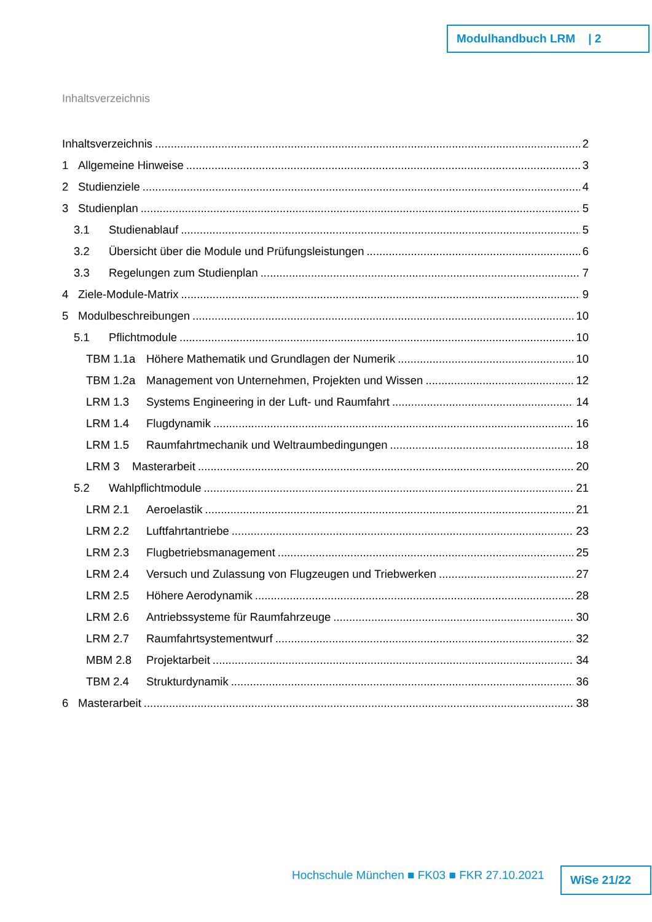Modulhandbuch LRM | 2
Inhaltsverzeichnis
Inhaltsverzeichnis 2
1 Allgemeine Hinweise 3
2 Studienziele 4
3 Studienplan 5
3.1 Studienablauf 5
3.2 Übersicht über die Module und Prüfungsleistungen 6
3.3 Regelungen zum Studienplan 7
4 Ziele-Module-Matrix 9
5 Modulbeschreibungen 10
5.1 Pflichtmodule 10
TBM 1.1a Höhere Mathematik und Grundlagen der Numerik 10
TBM 1.2a Management von Unternehmen, Projekten und Wissen 12
LRM 1.3 Systems Engineering in der Luft- und Raumfahrt 14
LRM 1.4 Flugdynamik 16
LRM 1.5 Raumfahrtmechanik und Weltraumbedingungen 18
LRM 3 Masterarbeit 20
5.2 Wahlpflichtmodule 21
LRM 2.1 Aeroelastik 21
LRM 2.2 Luftfahrtantriebe 23
LRM 2.3 Flugbetriebsmanagement 25
LRM 2.4 Versuch und Zulassung von Flugzeugen und Triebwerken 27
LRM 2.5 Höhere Aerodynamik 28
LRM 2.6 Antriebssysteme für Raumfahrzeuge 30
LRM 2.7 Raumfahrtsystementwurf 32
MBM 2.8 Projektarbeit 34
TBM 2.4 Strukturdynamik 36
6 Masterarbeit 38
Hochschule München ■ FK03 ■ FKR 27.10.2021
WiSe 21/22